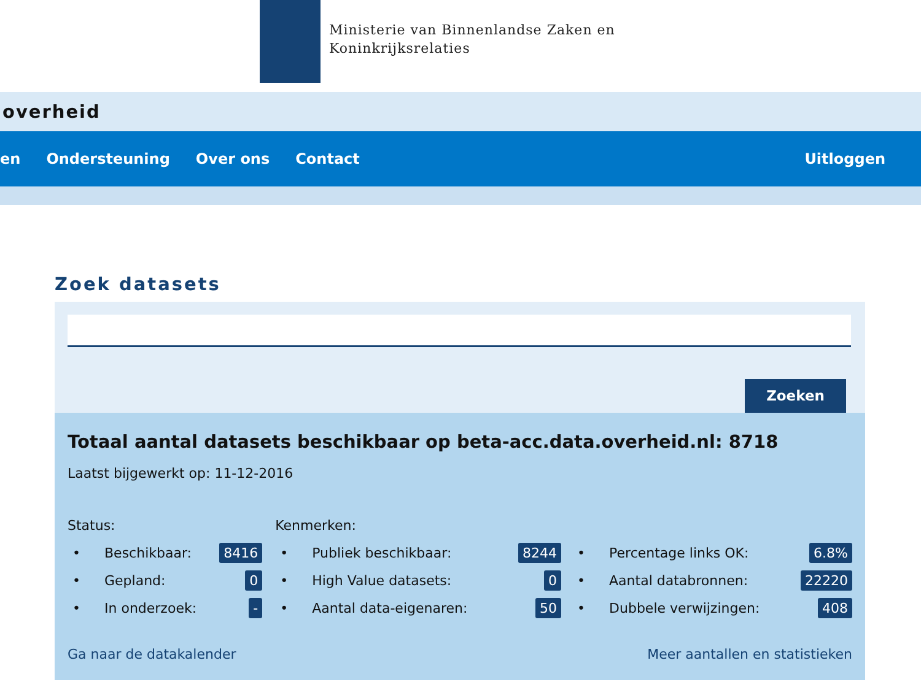Ministerie van Binnenlandse Zaken en
Koninkrijksrelaties
overheid
en Ondersteuning Over ons Contact Uitloggen
Zoek datasets
Zoeken
Totaal aantal datasets beschikbaar op beta-acc.data.overheid.nl: 8718
Laatst bijgewerkt op: 11-12-2016
Status:
• Beschikbaar: 8416
• Gepland: 0
• In onderzoek: -
Kenmerken:
• Publiek beschikbaar: 8244
• High Value datasets: 0
• Aantal data-eigenaren: 50
• Percentage links OK: 6.8%
• Aantal databronnen: 22220
• Dubbele verwijzingen: 408
Ga naar de datakalender Meer aantallen en statistieken